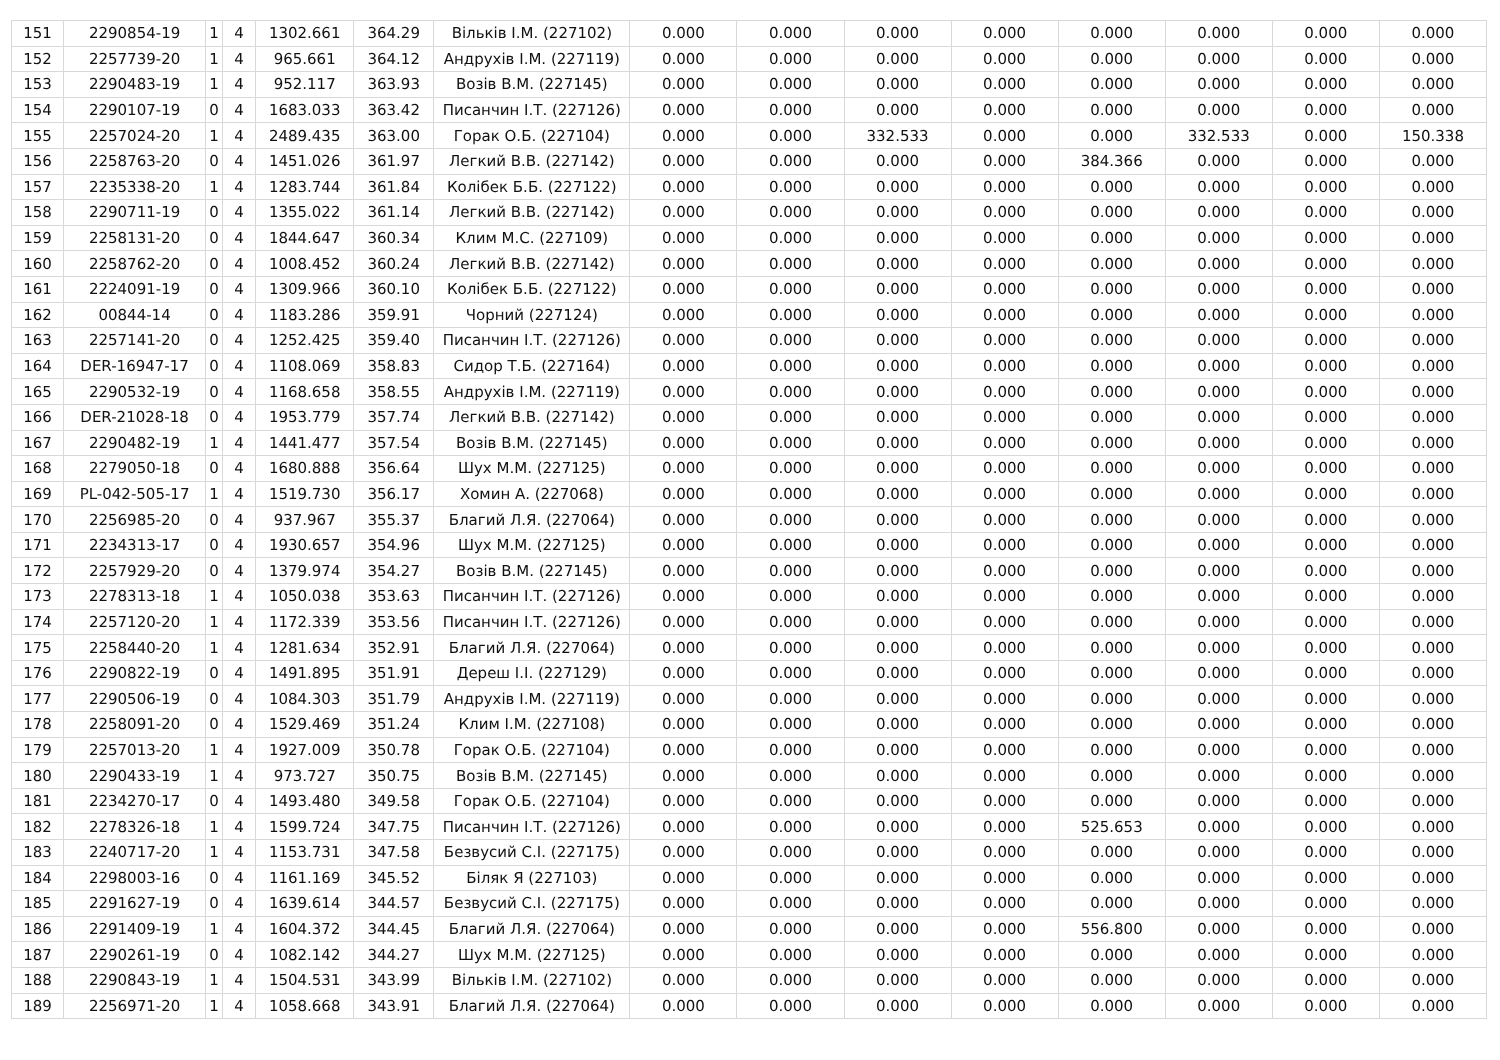| 151 | 2290854-19 | 1 | 4 | 1302.661 | 364.29 | Вільків І.М. (227102) | 0.000 | 0.000 | 0.000 | 0.000 | 0.000 | 0.000 | 0.000 | 0.000 |
| 152 | 2257739-20 | 1 | 4 | 965.661 | 364.12 | Андрухів І.М. (227119) | 0.000 | 0.000 | 0.000 | 0.000 | 0.000 | 0.000 | 0.000 | 0.000 |
| 153 | 2290483-19 | 1 | 4 | 952.117 | 363.93 | Возів В.М. (227145) | 0.000 | 0.000 | 0.000 | 0.000 | 0.000 | 0.000 | 0.000 | 0.000 |
| 154 | 2290107-19 | 0 | 4 | 1683.033 | 363.42 | Писанчин І.Т. (227126) | 0.000 | 0.000 | 0.000 | 0.000 | 0.000 | 0.000 | 0.000 | 0.000 |
| 155 | 2257024-20 | 1 | 4 | 2489.435 | 363.00 | Горак О.Б. (227104) | 0.000 | 0.000 | 332.533 | 0.000 | 0.000 | 332.533 | 0.000 | 150.338 |
| 156 | 2258763-20 | 0 | 4 | 1451.026 | 361.97 | Легкий В.В. (227142) | 0.000 | 0.000 | 0.000 | 0.000 | 384.366 | 0.000 | 0.000 | 0.000 |
| 157 | 2235338-20 | 1 | 4 | 1283.744 | 361.84 | Колібек Б.Б. (227122) | 0.000 | 0.000 | 0.000 | 0.000 | 0.000 | 0.000 | 0.000 | 0.000 |
| 158 | 2290711-19 | 0 | 4 | 1355.022 | 361.14 | Легкий В.В. (227142) | 0.000 | 0.000 | 0.000 | 0.000 | 0.000 | 0.000 | 0.000 | 0.000 |
| 159 | 2258131-20 | 0 | 4 | 1844.647 | 360.34 | Клим М.С. (227109) | 0.000 | 0.000 | 0.000 | 0.000 | 0.000 | 0.000 | 0.000 | 0.000 |
| 160 | 2258762-20 | 0 | 4 | 1008.452 | 360.24 | Легкий В.В. (227142) | 0.000 | 0.000 | 0.000 | 0.000 | 0.000 | 0.000 | 0.000 | 0.000 |
| 161 | 2224091-19 | 0 | 4 | 1309.966 | 360.10 | Колібек Б.Б. (227122) | 0.000 | 0.000 | 0.000 | 0.000 | 0.000 | 0.000 | 0.000 | 0.000 |
| 162 | 00844-14 | 0 | 4 | 1183.286 | 359.91 | Чорний (227124) | 0.000 | 0.000 | 0.000 | 0.000 | 0.000 | 0.000 | 0.000 | 0.000 |
| 163 | 2257141-20 | 0 | 4 | 1252.425 | 359.40 | Писанчин І.Т. (227126) | 0.000 | 0.000 | 0.000 | 0.000 | 0.000 | 0.000 | 0.000 | 0.000 |
| 164 | DER-16947-17 | 0 | 4 | 1108.069 | 358.83 | Сидор Т.Б. (227164) | 0.000 | 0.000 | 0.000 | 0.000 | 0.000 | 0.000 | 0.000 | 0.000 |
| 165 | 2290532-19 | 0 | 4 | 1168.658 | 358.55 | Андрухів І.М. (227119) | 0.000 | 0.000 | 0.000 | 0.000 | 0.000 | 0.000 | 0.000 | 0.000 |
| 166 | DER-21028-18 | 0 | 4 | 1953.779 | 357.74 | Легкий В.В. (227142) | 0.000 | 0.000 | 0.000 | 0.000 | 0.000 | 0.000 | 0.000 | 0.000 |
| 167 | 2290482-19 | 1 | 4 | 1441.477 | 357.54 | Возів В.М. (227145) | 0.000 | 0.000 | 0.000 | 0.000 | 0.000 | 0.000 | 0.000 | 0.000 |
| 168 | 2279050-18 | 0 | 4 | 1680.888 | 356.64 | Шух М.М. (227125) | 0.000 | 0.000 | 0.000 | 0.000 | 0.000 | 0.000 | 0.000 | 0.000 |
| 169 | PL-042-505-17 | 1 | 4 | 1519.730 | 356.17 | Хомин А. (227068) | 0.000 | 0.000 | 0.000 | 0.000 | 0.000 | 0.000 | 0.000 | 0.000 |
| 170 | 2256985-20 | 0 | 4 | 937.967 | 355.37 | Благий Л.Я. (227064) | 0.000 | 0.000 | 0.000 | 0.000 | 0.000 | 0.000 | 0.000 | 0.000 |
| 171 | 2234313-17 | 0 | 4 | 1930.657 | 354.96 | Шух М.М. (227125) | 0.000 | 0.000 | 0.000 | 0.000 | 0.000 | 0.000 | 0.000 | 0.000 |
| 172 | 2257929-20 | 0 | 4 | 1379.974 | 354.27 | Возів В.М. (227145) | 0.000 | 0.000 | 0.000 | 0.000 | 0.000 | 0.000 | 0.000 | 0.000 |
| 173 | 2278313-18 | 1 | 4 | 1050.038 | 353.63 | Писанчин І.Т. (227126) | 0.000 | 0.000 | 0.000 | 0.000 | 0.000 | 0.000 | 0.000 | 0.000 |
| 174 | 2257120-20 | 1 | 4 | 1172.339 | 353.56 | Писанчин І.Т. (227126) | 0.000 | 0.000 | 0.000 | 0.000 | 0.000 | 0.000 | 0.000 | 0.000 |
| 175 | 2258440-20 | 1 | 4 | 1281.634 | 352.91 | Благий Л.Я. (227064) | 0.000 | 0.000 | 0.000 | 0.000 | 0.000 | 0.000 | 0.000 | 0.000 |
| 176 | 2290822-19 | 0 | 4 | 1491.895 | 351.91 | Дереш І.І. (227129) | 0.000 | 0.000 | 0.000 | 0.000 | 0.000 | 0.000 | 0.000 | 0.000 |
| 177 | 2290506-19 | 0 | 4 | 1084.303 | 351.79 | Андрухів І.М. (227119) | 0.000 | 0.000 | 0.000 | 0.000 | 0.000 | 0.000 | 0.000 | 0.000 |
| 178 | 2258091-20 | 0 | 4 | 1529.469 | 351.24 | Клим І.М. (227108) | 0.000 | 0.000 | 0.000 | 0.000 | 0.000 | 0.000 | 0.000 | 0.000 |
| 179 | 2257013-20 | 1 | 4 | 1927.009 | 350.78 | Горак О.Б. (227104) | 0.000 | 0.000 | 0.000 | 0.000 | 0.000 | 0.000 | 0.000 | 0.000 |
| 180 | 2290433-19 | 1 | 4 | 973.727 | 350.75 | Возів В.М. (227145) | 0.000 | 0.000 | 0.000 | 0.000 | 0.000 | 0.000 | 0.000 | 0.000 |
| 181 | 2234270-17 | 0 | 4 | 1493.480 | 349.58 | Горак О.Б. (227104) | 0.000 | 0.000 | 0.000 | 0.000 | 0.000 | 0.000 | 0.000 | 0.000 |
| 182 | 2278326-18 | 1 | 4 | 1599.724 | 347.75 | Писанчин І.Т. (227126) | 0.000 | 0.000 | 0.000 | 0.000 | 525.653 | 0.000 | 0.000 | 0.000 |
| 183 | 2240717-20 | 1 | 4 | 1153.731 | 347.58 | Безвусий С.І. (227175) | 0.000 | 0.000 | 0.000 | 0.000 | 0.000 | 0.000 | 0.000 | 0.000 |
| 184 | 2298003-16 | 0 | 4 | 1161.169 | 345.52 | Біляк Я (227103) | 0.000 | 0.000 | 0.000 | 0.000 | 0.000 | 0.000 | 0.000 | 0.000 |
| 185 | 2291627-19 | 0 | 4 | 1639.614 | 344.57 | Безвусий С.І. (227175) | 0.000 | 0.000 | 0.000 | 0.000 | 0.000 | 0.000 | 0.000 | 0.000 |
| 186 | 2291409-19 | 1 | 4 | 1604.372 | 344.45 | Благий Л.Я. (227064) | 0.000 | 0.000 | 0.000 | 0.000 | 556.800 | 0.000 | 0.000 | 0.000 |
| 187 | 2290261-19 | 0 | 4 | 1082.142 | 344.27 | Шух М.М. (227125) | 0.000 | 0.000 | 0.000 | 0.000 | 0.000 | 0.000 | 0.000 | 0.000 |
| 188 | 2290843-19 | 1 | 4 | 1504.531 | 343.99 | Вільків І.М. (227102) | 0.000 | 0.000 | 0.000 | 0.000 | 0.000 | 0.000 | 0.000 | 0.000 |
| 189 | 2256971-20 | 1 | 4 | 1058.668 | 343.91 | Благий Л.Я. (227064) | 0.000 | 0.000 | 0.000 | 0.000 | 0.000 | 0.000 | 0.000 | 0.000 |